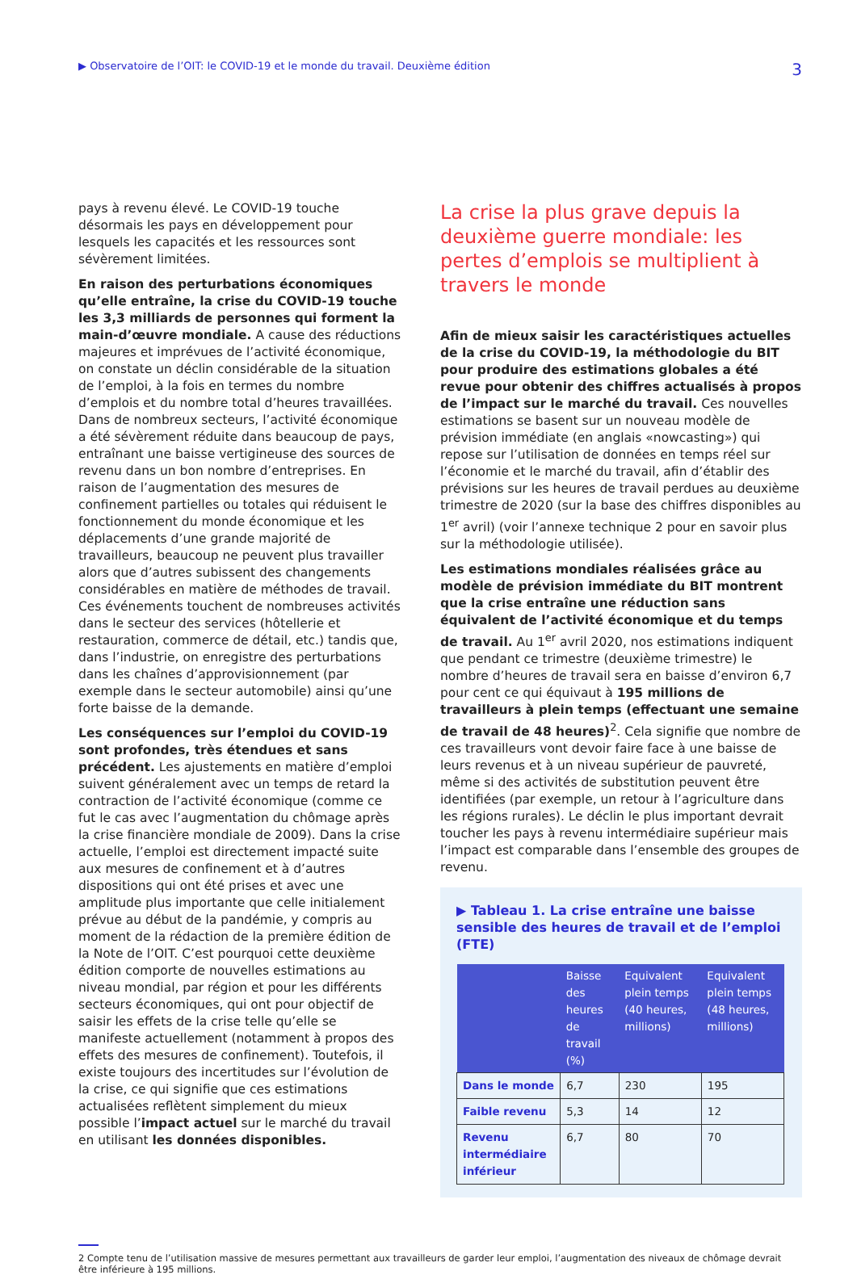▶ Observatoire de l’OIT: le COVID-19 et le monde du travail. Deuxième édition 3
pays à revenu élevé. Le COVID-19 touche désormais les pays en développement pour lesquels les capacités et les ressources sont sévèrement limitées.
En raison des perturbations économiques qu’elle entraîne, la crise du COVID-19 touche les 3,3 milliards de personnes qui forment la main-d’œuvre mondiale. A cause des réductions majeures et imprévues de l’activité économique, on constate un déclin considérable de la situation de l’emploi, à la fois en termes du nombre d’emplois et du nombre total d’heures travaillées. Dans de nombreux secteurs, l’activité économique a été sévèrement réduite dans beaucoup de pays, entraînant une baisse vertigineuse des sources de revenu dans un bon nombre d’entreprises. En raison de l’augmentation des mesures de confinement partielles ou totales qui réduisent le fonctionnement du monde économique et les déplacements d’une grande majorité de travailleurs, beaucoup ne peuvent plus travailler alors que d’autres subissent des changements considérables en matière de méthodes de travail. Ces événements touchent de nombreuses activités dans le secteur des services (hôtellerie et restauration, commerce de détail, etc.) tandis que, dans l’industrie, on enregistre des perturbations dans les chaînes d’approvisionnement (par exemple dans le secteur automobile) ainsi qu’une forte baisse de la demande.
Les conséquences sur l’emploi du COVID-19 sont profondes, très étendues et sans précédent. Les ajustements en matière d’emploi suivent généralement avec un temps de retard la contraction de l’activité économique (comme ce fut le cas avec l’augmentation du chômage après la crise financière mondiale de 2009). Dans la crise actuelle, l’emploi est directement impacté suite aux mesures de confinement et à d’autres dispositions qui ont été prises et avec une amplitude plus importante que celle initialement prévue au début de la pandémie, y compris au moment de la rédaction de la première édition de la Note de l’OIT. C’est pourquoi cette deuxième édition comporte de nouvelles estimations au niveau mondial, par région et pour les différents secteurs économiques, qui ont pour objectif de saisir les effets de la crise telle qu’elle se manifeste actuellement (notamment à propos des effets des mesures de confinement). Toutefois, il existe toujours des incertitudes sur l’évolution de la crise, ce qui signifie que ces estimations actualisées reflètent simplement du mieux possible l’impact actuel sur le marché du travail en utilisant les données disponibles.
La crise la plus grave depuis la deuxième guerre mondiale: les pertes d’emplois se multiplient à travers le monde
Afin de mieux saisir les caractéristiques actuelles de la crise du COVID-19, la méthodologie du BIT pour produire des estimations globales a été revue pour obtenir des chiffres actualisés à propos de l’impact sur le marché du travail. Ces nouvelles estimations se basent sur un nouveau modèle de prévision immédiate (en anglais «nowcasting») qui repose sur l’utilisation de données en temps réel sur l’économie et le marché du travail, afin d’établir des prévisions sur les heures de travail perdues au deuxième trimestre de 2020 (sur la base des chiffres disponibles au 1<sup>er</sup> avril) (voir l’annexe technique 2 pour en savoir plus sur la méthodologie utilisée).
Les estimations mondiales réalisées grâce au modèle de prévision immédiate du BIT montrent que la crise entraîne une réduction sans équivalent de l’activité économique et du temps de travail. Au 1<sup>er</sup> avril 2020, nos estimations indiquent que pendant ce trimestre (deuxième trimestre) le nombre d’heures de travail sera en baisse d’environ 6,7 pour cent ce qui équivaut à 195 millions de travailleurs à plein temps (effectuant une semaine de travail de 48 heures)<sup>2</sup>. Cela signifie que nombre de ces travailleurs vont devoir faire face à une baisse de leurs revenus et à un niveau supérieur de pauvreté, même si des activités de substitution peuvent être identifiées (par exemple, un retour à l’agriculture dans les régions rurales). Le déclin le plus important devrait toucher les pays à revenu intermédiaire supérieur mais l’impact est comparable dans l’ensemble des groupes de revenu.
▶ Tableau 1. La crise entraîne une baisse sensible des heures de travail et de l’emploi (FTE)
| | Baisse des heures de travail (%) | Equivalent plein temps (40 heures, millions) | Equivalent plein temps (48 heures, millions) |
| --- | --- | --- | --- |
| Dans le monde | 6,7 | 230 | 195 |
| Faible revenu | 5,3 | 14 | 12 |
| Revenu intermédiaire inférieur | 6,7 | 80 | 70 |
2 Compte tenu de l’utilisation massive de mesures permettant aux travailleurs de garder leur emploi, l’augmentation des niveaux de chômage devrait être inférieure à 195 millions.